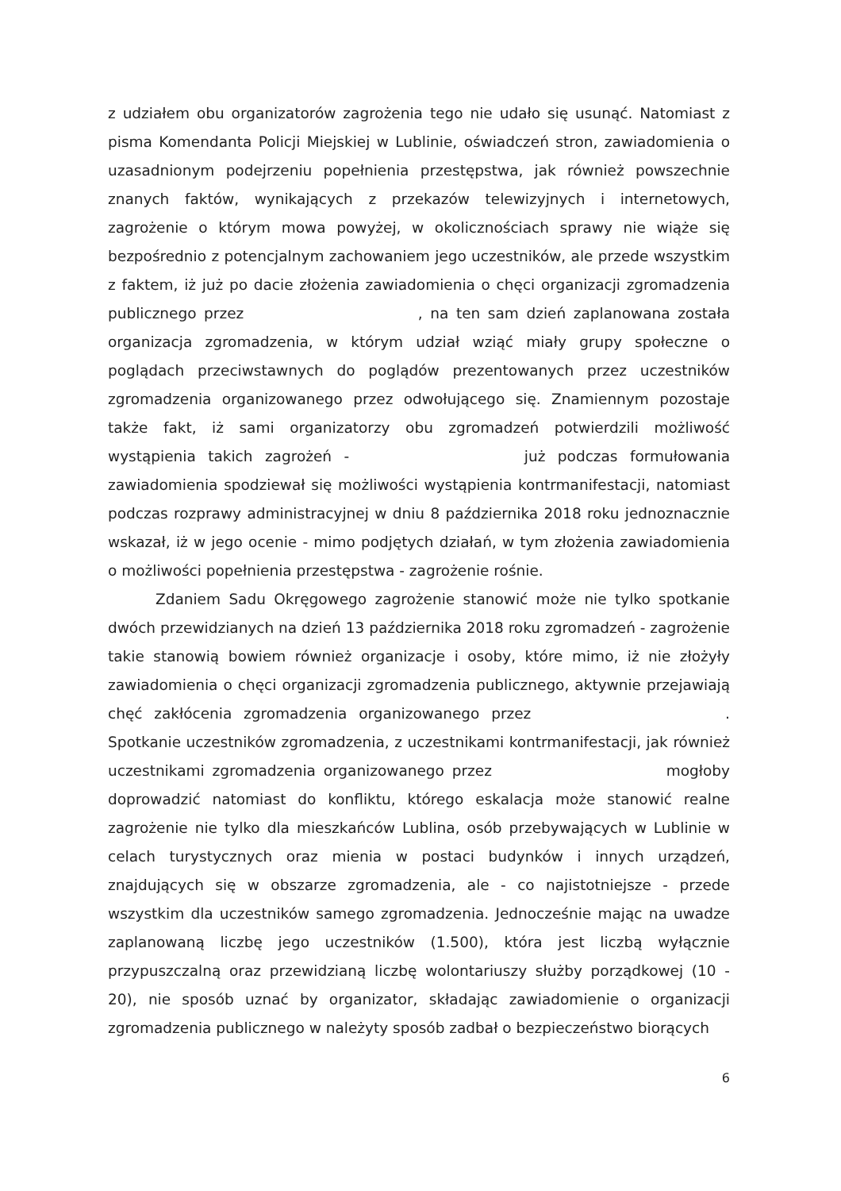z udziałem obu organizatorów zagrożenia tego nie udało się usunąć. Natomiast z pisma Komendanta Policji Miejskiej w Lublinie, oświadczeń stron, zawiadomienia o uzasadnionym podejrzeniu popełnienia przestępstwa, jak również powszechnie znanych faktów, wynikających z przekazów telewizyjnych i internetowych, zagrożenie o którym mowa powyżej, w okolicznościach sprawy nie wiąże się bezpośrednio z potencjalnym zachowaniem jego uczestników, ale przede wszystkim z faktem, iż już po dacie złożenia zawiadomienia o chęci organizacji zgromadzenia publicznego przez , na ten sam dzień zaplanowana została organizacja zgromadzenia, w którym udział wziąć miały grupy społeczne o poglądach przeciwstawnych do poglądów prezentowanych przez uczestników zgromadzenia organizowanego przez odwołującego się. Znamiennym pozostaje także fakt, iż sami organizatorzy obu zgromadzeń potwierdzili możliwość wystąpienia takich zagrożeń - już podczas formułowania zawiadomienia spodziewał się możliwości wystąpienia kontrmanifestacji, natomiast podczas rozprawy administracyjnej w dniu 8 października 2018 roku jednoznacznie wskazał, iż w jego ocenie - mimo podjętych działań, w tym złożenia zawiadomienia o możliwości popełnienia przestępstwa - zagrożenie rośnie.
Zdaniem Sadu Okręgowego zagrożenie stanowić może nie tylko spotkanie dwóch przewidzianych na dzień 13 października 2018 roku zgromadzeń - zagrożenie takie stanowią bowiem również organizacje i osoby, które mimo, iż nie złożyły zawiadomienia o chęci organizacji zgromadzenia publicznego, aktywnie przejawiają chęć zakłócenia zgromadzenia organizowanego przez . Spotkanie uczestników zgromadzenia, z uczestnikami kontrmanifestacji, jak również uczestnikami zgromadzenia organizowanego przez mogłoby doprowadzić natomiast do konfliktu, którego eskalacja może stanowić realne zagrożenie nie tylko dla mieszkańców Lublina, osób przebywających w Lublinie w celach turystycznych oraz mienia w postaci budynków i innych urządzeń, znajdujących się w obszarze zgromadzenia, ale - co najistotniejsze - przede wszystkim dla uczestników samego zgromadzenia. Jednocześnie mając na uwadze zaplanowaną liczbę jego uczestników (1.500), która jest liczbą wyłącznie przypuszczalną oraz przewidzianą liczbę wolontariuszy służby porządkowej (10 - 20), nie sposób uznać by organizator, składając zawiadomienie o organizacji zgromadzenia publicznego w należyty sposób zadbał o bezpieczeństwo biorących
6